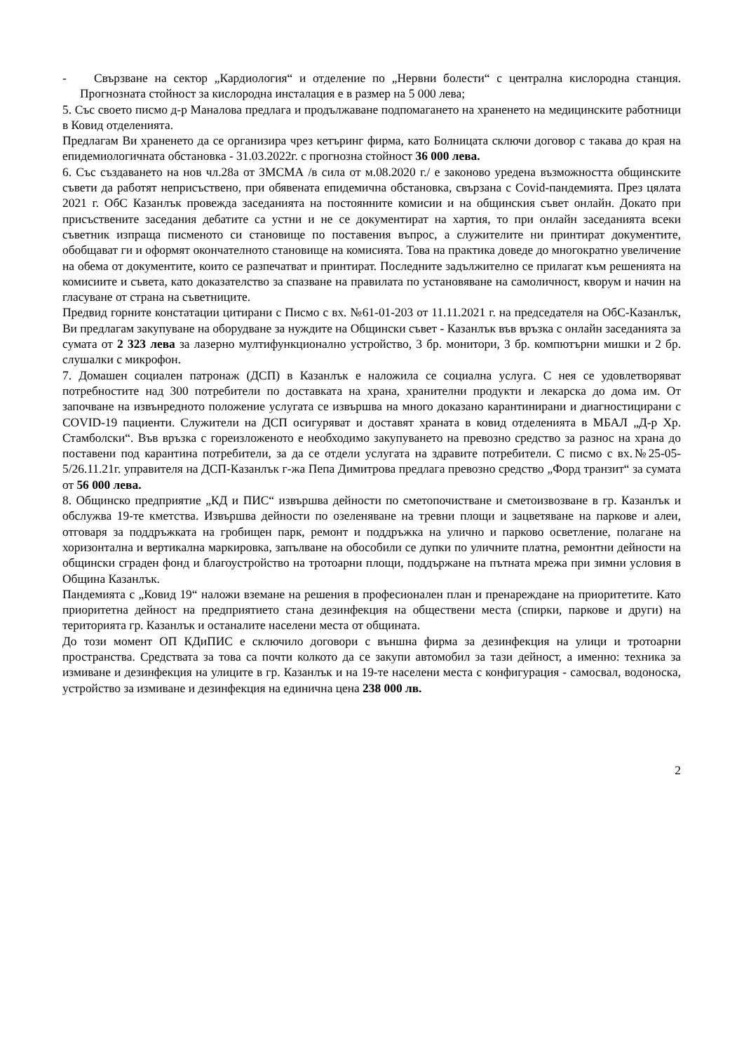- Свързване на сектор „Кардиология“ и отделение по „Нервни болести“ с централна кислородна станция. Прогнозната стойност за кислородна инсталация е в размер на 5 000 лева;
5. Със своето писмо д-р Маналова предлага и продължаване подпомагането на храненето на медицинските работници в Ковид отделенията.
Предлагам Ви храненето да се организира чрез кетъринг фирма, като Болницата сключи договор с такава до края на епидемиологичната обстановка - 31.03.2022г. с прогнозна стойност 36 000 лева.
6. Със създаването на нов чл.28а от ЗМСМА /в сила от м.08.2020 г./ е законово уредена възможността общинските съвети да работят неприсъствено, при обявената епидемична обстановка, свързана с Covid-пандемията. През цялата 2021 г. ОбС Казанлък провежда заседанията на постоянните комисии и на общинския съвет онлайн. Докато при присъствените заседания дебатите са устни и не се документират на хартия, то при онлайн заседанията всеки съветник изпраща писменото си становище по поставения въпрос, а служителите ни принтират документите, обобщават ги и оформят окончателното становище на комисията. Това на практика доведе до многократно увеличение на обема от документите, които се разпечатват и принтират. Последните задължително се прилагат към решенията на комисиите и съвета, като доказателство за спазване на правилата по установяване на самоличност, кворум и начин на гласуване от страна на съветниците.
Предвид горните констатации цитирани с Писмо с вх. №61-01-203 от 11.11.2021 г. на председателя на ОбС-Казанлък, Ви предлагам закупуване на оборудване за нуждите на Общински съвет - Казанлък във връзка с онлайн заседанията за сумата от 2 323 лева за лазерно мултифункционално устройство, 3 бр. монитори, 3 бр. компютърни мишки и 2 бр. слушалки с микрофон.
7. Домашен социален патронаж (ДСП) в Казанлък е наложила се социална услуга. С нея се удовлетворяват потребностите над 300 потребители по доставката на храна, хранителни продукти и лекарска до дома им. От започване на извънредното положение услугата се извършва на много доказано карантинирани и диагностицирани с COVID-19 пациенти. Служители на ДСП осигуряват и доставят храната в ковид отделенията в МБАЛ „Д-р Хр. Стамболски“. Във връзка с гореизложеното е необходимо закупуването на превозно средство за разнос на храна до поставени под карантина потребители, за да се отдели услугата на здравите потребители. С писмо с вх.№25-05-5/26.11.21г. управителя на ДСП-Казанлък г-жа Пепа Димитрова предлага превозно средство „Форд транзит“ за сумата от 56 000 лева.
8. Общинско предприятие „КД и ПИС“ извършва дейности по сметопочистване и сметоизвозване в гр. Казанлък и обслужва 19-те кметства. Извършва дейности по озеленяване на тревни площи и зацветяване на паркове и алеи, отговаря за поддръжката на гробищен парк, ремонт и поддръжка на улично и парково осветление, полагане на хоризонтална и вертикална маркировка, запълване на обособили се дупки по уличните платна, ремонтни дейности на общински сграден фонд и благоустройство на тротоарни площи, поддържане на пътната мрежа при зимни условия в Община Казанлък.
Пандемията с „Ковид 19“ наложи вземане на решения в професионален план и пренареждане на приоритетите. Като приоритетна дейност на предприятието стана дезинфекция на обществени места (спирки, паркове и други) на територията гр. Казанлък и останалите населени места от общината.
До този момент ОП КДиПИС е сключило договори с външна фирма за дезинфекция на улици и тротоарни пространства. Средствата за това са почти колкото да се закупи автомобил за тази дейност, а именно: техника за измиване и дезинфекция на улиците в гр. Казанлък и на 19-те населени места с конфигурация - самосвал, водоноска, устройство за измиване и дезинфекция на единична цена 238 000 лв.
2